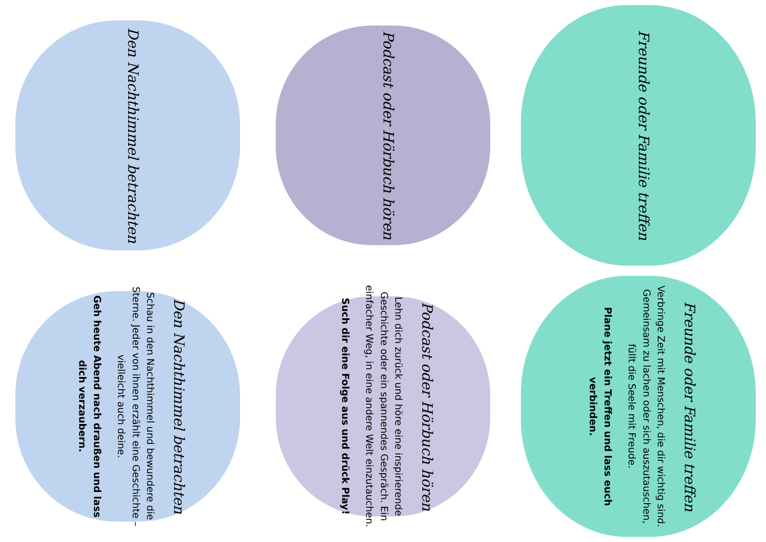Den Nachthimmel betrachten
Podcast oder Hörbuch hören
Freunde oder Familie treffen
Den Nachthimmel betrachten
Schau in den Nachthimmel und bewundere die Sterne. Jeder von ihnen erzählt eine Geschichte – vielleicht auch deine.
Geh heute Abend nach draußen und lass dich verzaubern.
Podcast oder Hörbuch hören
Lehn dich zurück und höre eine inspirierende Geschichte oder ein spannendes Gespräch. Ein einfacher Weg, in eine andere Welt einzutauchen.
Such dir eine Folge aus und drück Play!
Freunde oder Familie treffen
Verbringe Zeit mit Menschen, die dir wichtig sind. Gemeinsam zu lachen oder sich auszutauschen, füllt die Seele mit Freude.
Plane jetzt ein Treffen und lass euch verbinden.